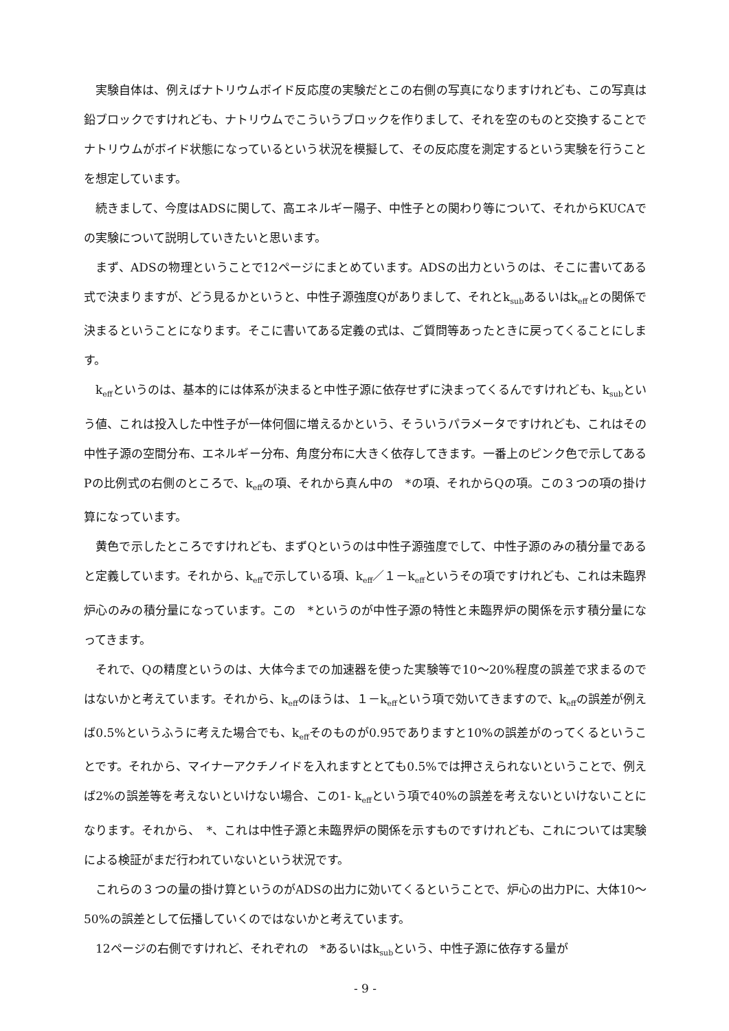実験自体は、例えばナトリウムボイド反応度の実験だとこの右側の写真になりますけれども、この写真は鉛ブロックですけれども、ナトリウムでこういうブロックを作りまして、それを空のものと交換することでナトリウムがボイド状態になっているという状況を模擬して、その反応度を測定するという実験を行うことを想定しています。
続きまして、今度はADSに関して、高エネルギー陽子、中性子との関わり等について、それからKUCAでの実験について説明していきたいと思います。
まず、ADSの物理ということで12ページにまとめています。ADSの出力というのは、そこに書いてある式で決まりますが、どう見るかというと、中性子源強度Qがありまして、それとk<sub>sub</sub>あるいはk<sub>eff</sub>との関係で決まるということになります。そこに書いてある定義の式は、ご質問等あったときに戻ってくることにします。
k<sub>eff</sub>というのは、基本的には体系が決まると中性子源に依存せずに決まってくるんですけれども、k<sub>sub</sub>という値、これは投入した中性子が一体何個に増えるかという、そういうパラメータですけれども、これはその中性子源の空間分布、エネルギー分布、角度分布に大きく依存してきます。一番上のピンク色で示してあるPの比例式の右側のところで、k<sub>eff</sub>の項、それから真ん中の　*の項、それからQの項。この３つの項の掛け算になっています。
黄色で示したところですけれども、まずQというのは中性子源強度でして、中性子源のみの積分量であると定義しています。それから、k<sub>eff</sub>で示している項、k<sub>eff</sub>／１－k<sub>eff</sub>というその項ですけれども、これは未臨界炉心のみの積分量になっています。この　*というのが中性子源の特性と未臨界炉の関係を示す積分量になってきます。
それで、Qの精度というのは、大体今までの加速器を使った実験等で10～20%程度の誤差で求まるのではないかと考えています。それから、k<sub>eff</sub>のほうは、１－k<sub>eff</sub>という項で効いてきますので、k<sub>eff</sub>の誤差が例えば0.5%というふうに考えた場合でも、k<sub>eff</sub>そのものが0.95でありますと10%の誤差がのってくるということです。それから、マイナーアクチノイドを入れますととても0.5%では押さえられないということで、例えば2%の誤差等を考えないといけない場合、この1- k<sub>eff</sub>という項で40%の誤差を考えないといけないことになります。それから、　*、これは中性子源と未臨界炉の関係を示すものですけれども、これについては実験による検証がまだ行われていないという状況です。
これらの３つの量の掛け算というのがADSの出力に効いてくるということで、炉心の出力Pに、大体10～50%の誤差として伝播していくのではないかと考えています。
12ページの右側ですけれど、それぞれの　*あるいはk<sub>sub</sub>という、中性子源に依存する量が
- 9 -